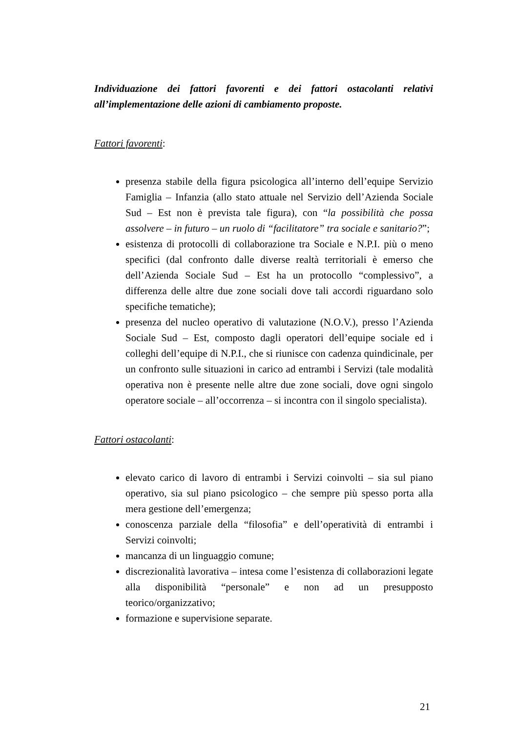Individuazione dei fattori favorenti e dei fattori ostacolanti relativi all’implementazione delle azioni di cambiamento proposte.
Fattori favorenti:
presenza stabile della figura psicologica all’interno dell’equipe Servizio Famiglia – Infanzia (allo stato attuale nel Servizio dell’Azienda Sociale Sud – Est non è prevista tale figura), con “la possibilità che possa assolvere – in futuro – un ruolo di “facilitatore” tra sociale e sanitario?”;
esistenza di protocolli di collaborazione tra Sociale e N.P.I. più o meno specifici (dal confronto dalle diverse realtà territoriali è emerso che dell’Azienda Sociale Sud – Est ha un protocollo “complessivo”, a differenza delle altre due zone sociali dove tali accordi riguardano solo specifiche tematiche);
presenza del nucleo operativo di valutazione (N.O.V.), presso l’Azienda Sociale Sud – Est, composto dagli operatori dell’equipe sociale ed i colleghi dell’equipe di N.P.I., che si riunisce con cadenza quindicinale, per un confronto sulle situazioni in carico ad entrambi i Servizi (tale modalità operativa non è presente nelle altre due zone sociali, dove ogni singolo operatore sociale – all’occorrenza – si incontra con il singolo specialista).
Fattori ostacolanti:
elevato carico di lavoro di entrambi i Servizi coinvolti – sia sul piano operativo, sia sul piano psicologico – che sempre più spesso porta alla mera gestione dell’emergenza;
conoscenza parziale della “filosofia” e dell’operatività di entrambi i Servizi coinvolti;
mancanza di un linguaggio comune;
discrezionalità lavorativa – intesa come l’esistenza di collaborazioni legate alla disponibilità “personale” e non ad un presupposto teorico/organizzativo;
formazione e supervisione separate.
21